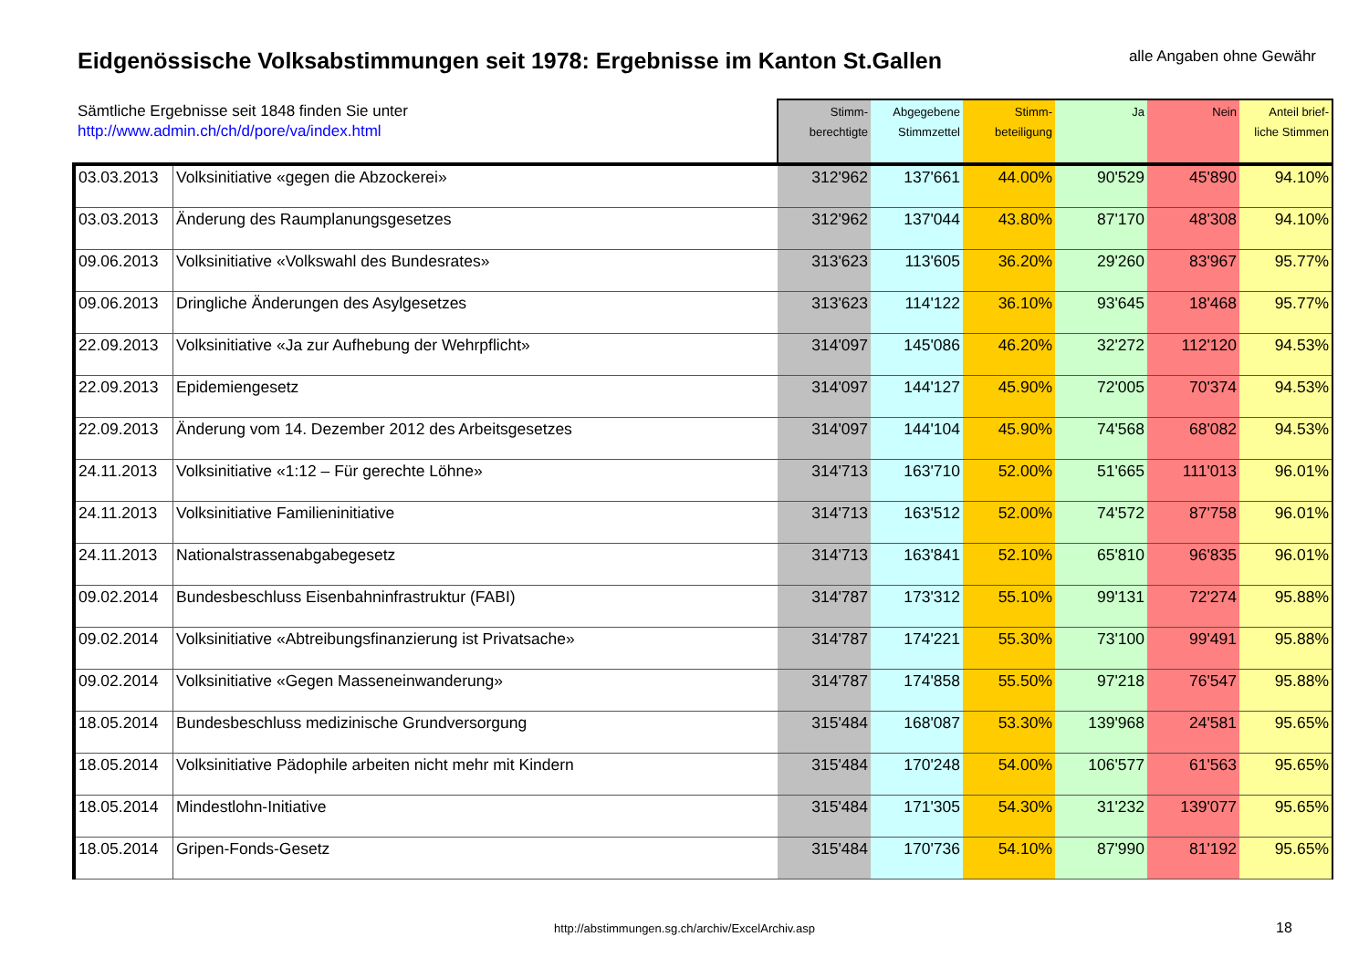Eidgenössische Volksabstimmungen seit 1978: Ergebnisse im Kanton St.Gallen
alle Angaben ohne Gewähr
| Sämtliche Ergebnisse seit 1848 finden Sie unter http://www.admin.ch/ch/d/pore/va/index.html | | Stimm- berechtigte | Abgegebene Stimmzettel | Stimm- beteiligung | Ja | Nein | Anteil brief- liche Stimmen |
| --- | --- | --- | --- | --- | --- | --- | --- |
| 03.03.2013 | Volksinitiative «gegen die Abzockerei» | 312'962 | 137'661 | 44.00% | 90'529 | 45'890 | 94.10% |
| 03.03.2013 | Änderung des Raumplanungsgesetzes | 312'962 | 137'044 | 43.80% | 87'170 | 48'308 | 94.10% |
| 09.06.2013 | Volksinitiative «Volkswahl des Bundesrates» | 313'623 | 113'605 | 36.20% | 29'260 | 83'967 | 95.77% |
| 09.06.2013 | Dringliche Änderungen des Asylgesetzes | 313'623 | 114'122 | 36.10% | 93'645 | 18'468 | 95.77% |
| 22.09.2013 | Volksinitiative «Ja zur Aufhebung der Wehrpflicht» | 314'097 | 145'086 | 46.20% | 32'272 | 112'120 | 94.53% |
| 22.09.2013 | Epidemiengesetz | 314'097 | 144'127 | 45.90% | 72'005 | 70'374 | 94.53% |
| 22.09.2013 | Änderung vom 14. Dezember 2012 des Arbeitsgesetzes | 314'097 | 144'104 | 45.90% | 74'568 | 68'082 | 94.53% |
| 24.11.2013 | Volksinitiative «1:12 – Für gerechte Löhne» | 314'713 | 163'710 | 52.00% | 51'665 | 111'013 | 96.01% |
| 24.11.2013 | Volksinitiative Familieninitiative | 314'713 | 163'512 | 52.00% | 74'572 | 87'758 | 96.01% |
| 24.11.2013 | Nationalstrassenabgabegesetz | 314'713 | 163'841 | 52.10% | 65'810 | 96'835 | 96.01% |
| 09.02.2014 | Bundesbeschluss Eisenbahninfrastruktur (FABI) | 314'787 | 173'312 | 55.10% | 99'131 | 72'274 | 95.88% |
| 09.02.2014 | Volksinitiative «Abtreibungsfinanzierung ist Privatsache» | 314'787 | 174'221 | 55.30% | 73'100 | 99'491 | 95.88% |
| 09.02.2014 | Volksinitiative «Gegen Masseneinwanderung» | 314'787 | 174'858 | 55.50% | 97'218 | 76'547 | 95.88% |
| 18.05.2014 | Bundesbeschluss medizinische Grundversorgung | 315'484 | 168'087 | 53.30% | 139'968 | 24'581 | 95.65% |
| 18.05.2014 | Volksinitiative Pädophile arbeiten nicht mehr mit Kindern | 315'484 | 170'248 | 54.00% | 106'577 | 61'563 | 95.65% |
| 18.05.2014 | Mindestlohn-Initiative | 315'484 | 171'305 | 54.30% | 31'232 | 139'077 | 95.65% |
| 18.05.2014 | Gripen-Fonds-Gesetz | 315'484 | 170'736 | 54.10% | 87'990 | 81'192 | 95.65% |
http://abstimmungen.sg.ch/archiv/ExcelArchiv.asp 18